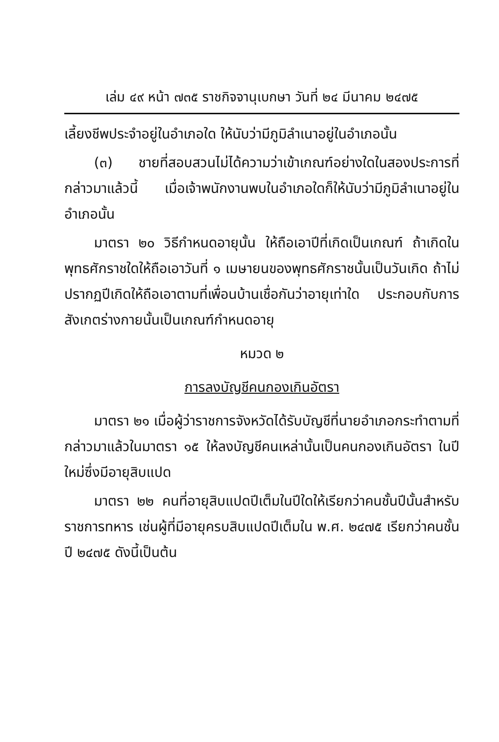เล่ม ๔๙ หน้า ๗๓๕ ราชกิจจานุเบกษา วันที่ ๒๔ มีนาคม ๒๔๗๕
เลี้ยงชีพประจำอยู่ในอำเภอใด ให้นับว่ามีภูมิลำเนาอยู่ในอำเภอนั้น
(๓) ชายที่สอบสวนไม่ได้ความว่าเข้าเกณฑ์อย่างใดในสองประการที่กล่าวมาแล้วนี้ เมื่อเจ้าพนักงานพบในอำเภอใดก็ให้นับว่ามีภูมิลำเนาอยู่ในอำเภอนั้น
มาตรา ๒๐ วิธีกำหนดอายุนั้น ให้ถือเอาปีที่เกิดเป็นเกณฑ์ ถ้าเกิดในพุทธศักราชใดให้ถือเอาวันที่ ๑ เมษายนของพุทธศักราชนั้นเป็นวันเกิด ถ้าไม่ปรากฏปีเกิดให้ถือเอาตามที่เพื่อนบ้านเชื่อกันว่าอายุเท่าใด ประกอบกับการสังเกตร่างกายนั้นเป็นเกณฑ์กำหนดอายุ
หมวด ๒
การลงบัญชีคนกองเกินอัตรา
มาตรา ๒๑ เมื่อผู้ว่าราชการจังหวัดได้รับบัญชีที่นายอำเภอกระทำตามที่กล่าวมาแล้วในมาตรา ๑๕ ให้ลงบัญชีคนเหล่านั้นเป็นคนกองเกินอัตรา ในปีใหม่ซึ่งมีอายุสิบแปด
มาตรา ๒๒ คนที่อายุสิบแปดปีเต็มในปีใดให้เรียกว่าคนชั้นปีนั้นสำหรับราชการทหาร เช่นผู้ที่มีอายุครบสิบแปดปีเต็มใน พ.ศ. ๒๔๗๕ เรียกว่าคนชั้นปี ๒๔๗๕ ดังนี้เป็นต้น